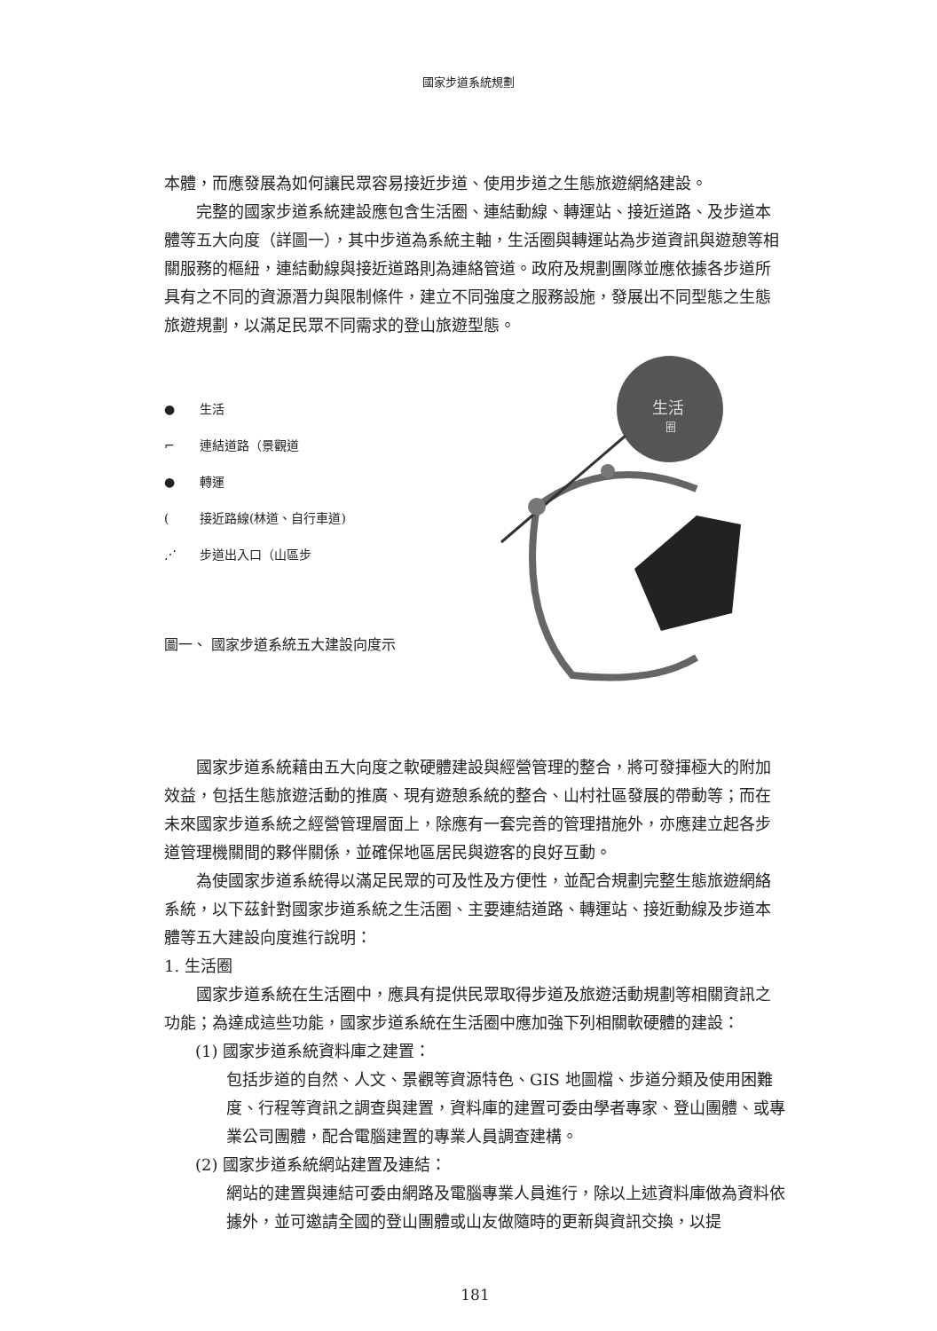國家步道系統規劃
本體，而應發展為如何讓民眾容易接近步道、使用步道之生態旅遊網絡建設。
完整的國家步道系統建設應包含生活圈、連結動線、轉運站、接近道路、及步道本體等五大向度（詳圖一），其中步道為系統主軸，生活圈與轉運站為步道資訊與遊憩等相關服務的樞紐，連結動線與接近道路則為連絡管道。政府及規劃團隊並應依據各步道所具有之不同的資源潛力與限制條件，建立不同強度之服務設施，發展出不同型態之生態旅遊規劃，以滿足民眾不同需求的登山旅遊型態。
● 生活
⌐ 連結道路（景觀道
● 轉運
(接近路線(林道、自行車道)
⋰ 步道出入口（山區步
圖一、 國家步道系統五大建設向度示
生活
圈
國家步道系統藉由五大向度之軟硬體建設與經營管理的整合，將可發揮極大的附加效益，包括生態旅遊活動的推廣、現有遊憩系統的整合、山村社區發展的帶動等；而在未來國家步道系統之經營管理層面上，除應有一套完善的管理措施外，亦應建立起各步道管理機關間的夥伴關係，並確保地區居民與遊客的良好互動。
為使國家步道系統得以滿足民眾的可及性及方便性，並配合規劃完整生態旅遊網絡系統，以下茲針對國家步道系統之生活圈、主要連結道路、轉運站、接近動線及步道本體等五大建設向度進行說明：
1. 生活圈
國家步道系統在生活圈中，應具有提供民眾取得步道及旅遊活動規劃等相關資訊之功能；為達成這些功能，國家步道系統在生活圈中應加強下列相關軟硬體的建設：
(1) 國家步道系統資料庫之建置：
包括步道的自然、人文、景觀等資源特色、GIS 地圖檔、步道分類及使用困難度、行程等資訊之調查與建置，資料庫的建置可委由學者專家、登山團體、或專業公司團體，配合電腦建置的專業人員調查建構。
(2) 國家步道系統網站建置及連結：
網站的建置與連結可委由網路及電腦專業人員進行，除以上述資料庫做為資料依據外，並可邀請全國的登山團體或山友做隨時的更新與資訊交換，以提
181